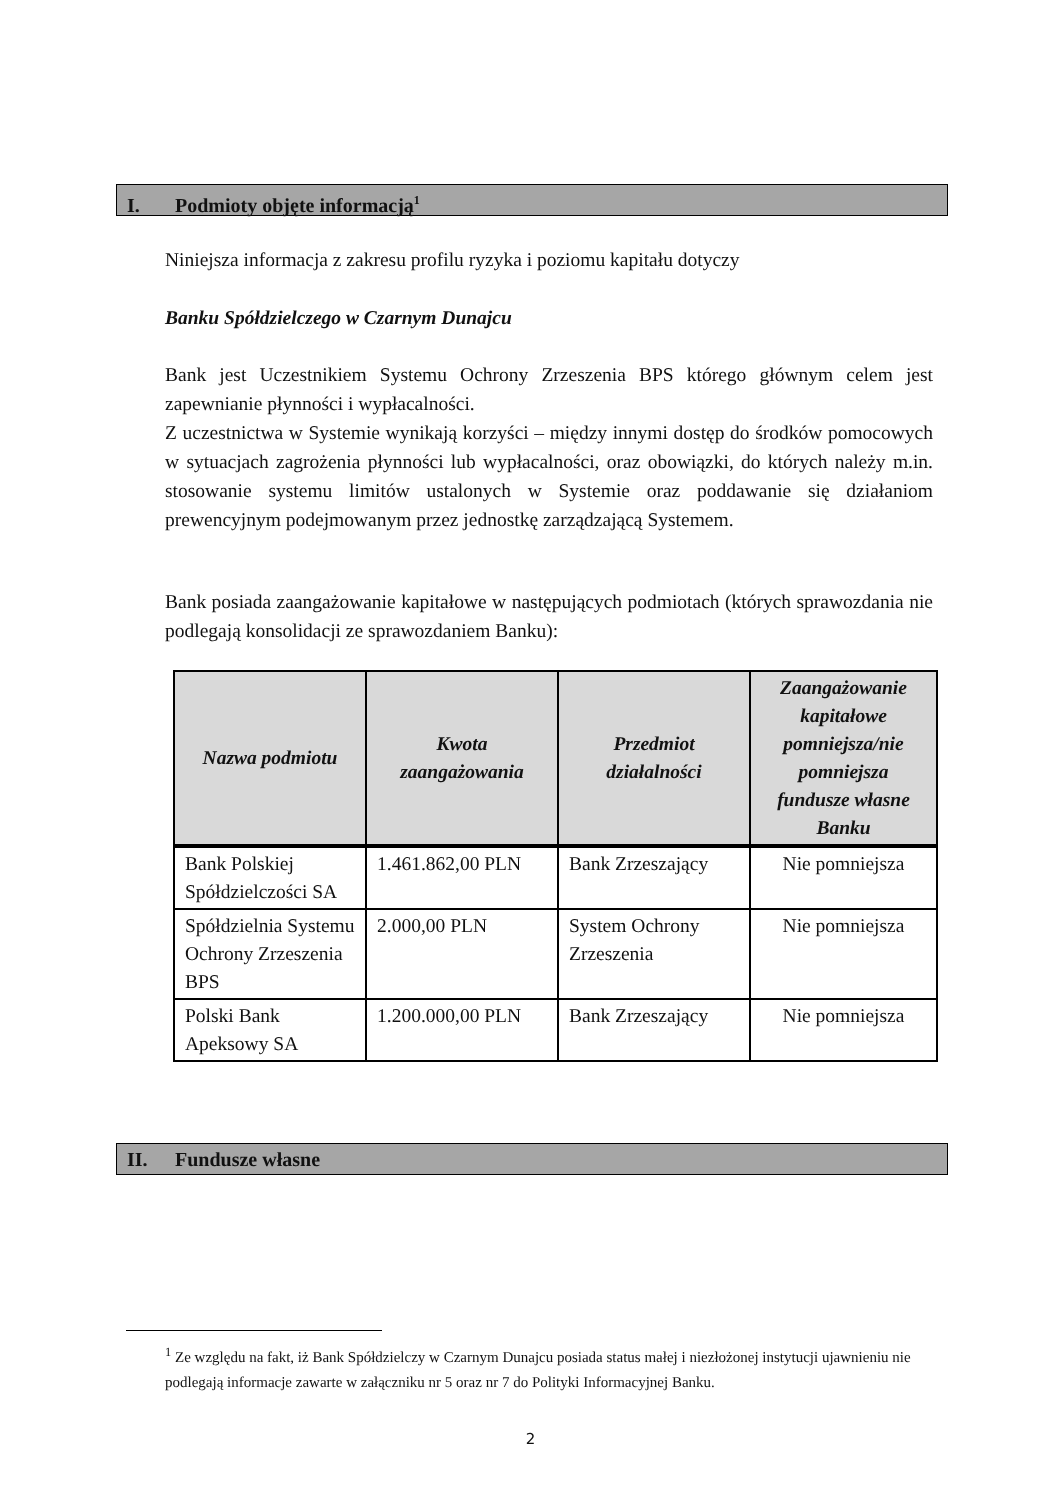I. Podmioty objęte informacją<sup>1</sup>
Niniejsza informacja z zakresu profilu ryzyka i poziomu kapitału dotyczy
Banku Spółdzielczego w Czarnym Dunajcu
Bank jest Uczestnikiem Systemu Ochrony Zrzeszenia BPS którego głównym celem jest zapewnianie płynności i wypłacalności.
Z uczestnictwa w Systemie wynikają korzyści – między innymi dostęp do środków pomocowych w sytuacjach zagrożenia płynności lub wypłacalności, oraz obowiązki, do których należy m.in. stosowanie systemu limitów ustalonych w Systemie oraz poddawanie się działaniom prewencyjnym podejmowanym przez jednostkę zarządzającą Systemem.
Bank posiada zaangażowanie kapitałowe w następujących podmiotach (których sprawozdania nie podlegają konsolidacji ze sprawozdaniem Banku):
| Nazwa podmiotu | Kwota zaangażowania | Przedmiot działalności | Zaangażowanie kapitałowe pomniejsza/nie pomniejsza fundusze własne Banku |
| --- | --- | --- | --- |
| Bank Polskiej Spółdzielczości SA | 1.461.862,00 PLN | Bank Zrzeszający | Nie pomniejsza |
| Spółdzielnia Systemu Ochrony Zrzeszenia BPS | 2.000,00 PLN | System Ochrony Zrzeszenia | Nie pomniejsza |
| Polski Bank Apeksowy SA | 1.200.000,00 PLN | Bank Zrzeszający | Nie pomniejsza |
II. Fundusze własne
<sup>1</sup> Ze względu na fakt, iż Bank Spółdzielczy w Czarnym Dunajcu posiada status małej i niezłożonej instytucji ujawnieniu nie podlegają informacje zawarte w załączniku nr 5 oraz nr 7 do Polityki Informacyjnej Banku.
2